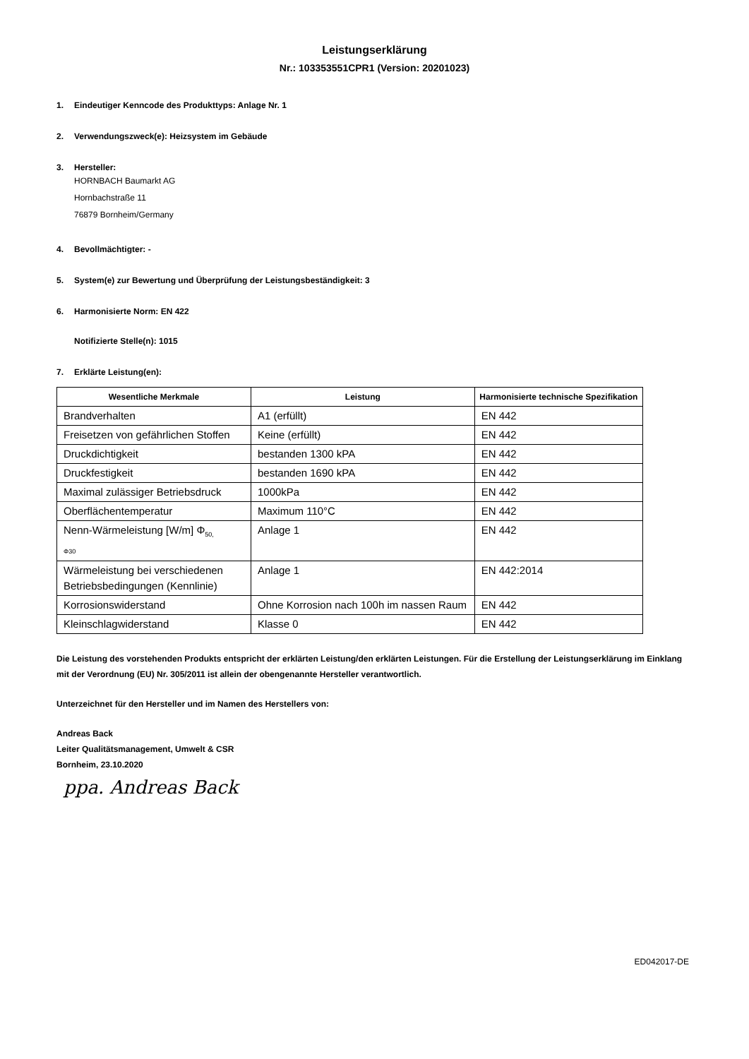Leistungserklärung
Nr.: 103353551CPR1 (Version: 20201023)
1. Eindeutiger Kenncode des Produkttyps: Anlage Nr. 1
2. Verwendungszweck(e): Heizsystem im Gebäude
3. Hersteller:
HORNBACH Baumarkt AG
Hornbachstraße 11
76879 Bornheim/Germany
4. Bevollmächtigter: -
5. System(e) zur Bewertung und Überprüfung der Leistungsbeständigkeit: 3
6. Harmonisierte Norm: EN 422
Notifizierte Stelle(n): 1015
7. Erklärte Leistung(en):
| Wesentliche Merkmale | Leistung | Harmonisierte technische Spezifikation |
| --- | --- | --- |
| Brandverhalten | A1 (erfüllt) | EN 442 |
| Freisetzen von gefährlichen Stoffen | Keine (erfüllt) | EN 442 |
| Druckdichtigkeit | bestanden 1300 kPA | EN 442 |
| Druckfestigkeit | bestanden 1690 kPA | EN 442 |
| Maximal zulässiger Betriebsdruck | 1000kPa | EN 442 |
| Oberflächentemperatur | Maximum 110°C | EN 442 |
| Nenn-Wärmeleistung [W/m] Φ<sub>50,</sub> Φ30 | Anlage 1 | EN 442 |
| Wärmeleistung bei verschiedenen Betriebsbedingungen (Kennlinie) | Anlage 1 | EN 442:2014 |
| Korrosionswiderstand | Ohne Korrosion nach 100h im nassen Raum | EN 442 |
| Kleinschlagwiderstand | Klasse 0 | EN 442 |
Die Leistung des vorstehenden Produkts entspricht der erklärten Leistung/den erklärten Leistungen. Für die Erstellung der Leistungserklärung im Einklang mit der Verordnung (EU) Nr. 305/2011 ist allein der obengenannte Hersteller verantwortlich.
Unterzeichnet für den Hersteller und im Namen des Herstellers von:
Andreas Back
Leiter Qualitätsmanagement, Umwelt & CSR
Bornheim, 23.10.2020
ppa. Andreas Back
ED042017-DE